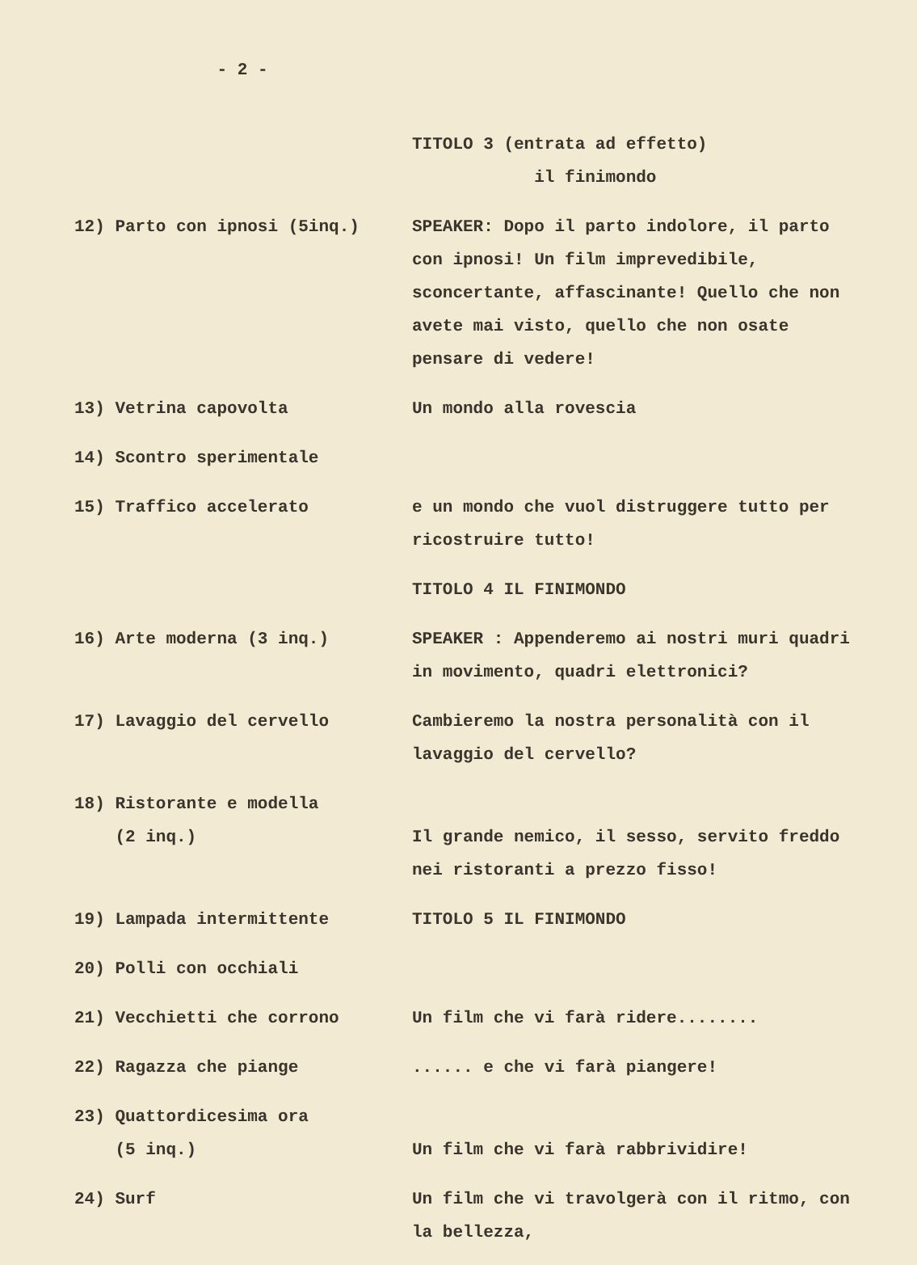- 2 -
| | TITOLO 3 (entrata ad effetto) il finimondo |
| 12) Parto con ipnosi (5inq.) | SPEAKER: Dopo il parto indolore, il parto con ipnosi! Un film imprevedibile, sconcertante, affascinante! Quello che non avete mai visto, quello che non osate pensare di vedere! |
| 13) Vetrina capovolta | Un mondo alla rovescia |
| 14) Scontro sperimentale | |
| 15) Traffico accelerato | e un mondo che vuol distruggere tutto per ricostruire tutto! |
| | TITOLO 4 IL FINIMONDO |
| 16) Arte moderna (3 inq.) | SPEAKER : Appenderemo ai nostri muri quadri in movimento, quadri elettronici? |
| 17) Lavaggio del cervello | Cambieremo la nostra personalità con il lavaggio del cervello? |
| 18) Ristorante e modella (2 inq.) | Il grande nemico, il sesso, servito freddo nei ristoranti a prezzo fisso! |
| 19) Lampada intermittente | TITOLO 5 IL FINIMONDO |
| 20) Polli con occhiali | |
| 21) Vecchietti che corrono | Un film che vi farà ridere........ |
| 22) Ragazza che piange | ...... e che vi farà piangere! |
| 23) Quattordicesima ora (5 inq.) | Un film che vi farà rabbrividire! |
| 24) Surf | Un film che vi travolgerà con il ritmo, con la bellezza, |